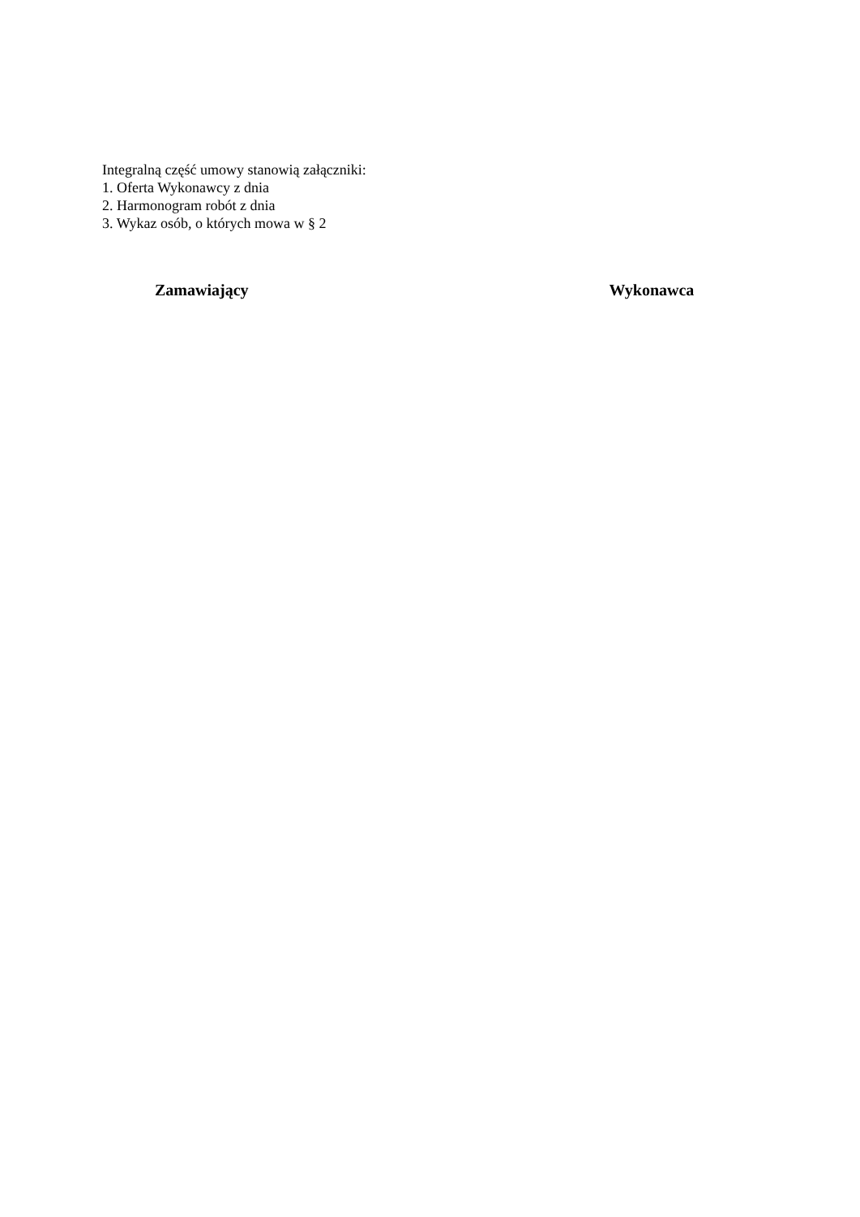Integralną część umowy stanowią załączniki:
1. Oferta Wykonawcy z dnia
2. Harmonogram robót z dnia
3. Wykaz osób, o których mowa w § 2
Zamawiający Wykonawca